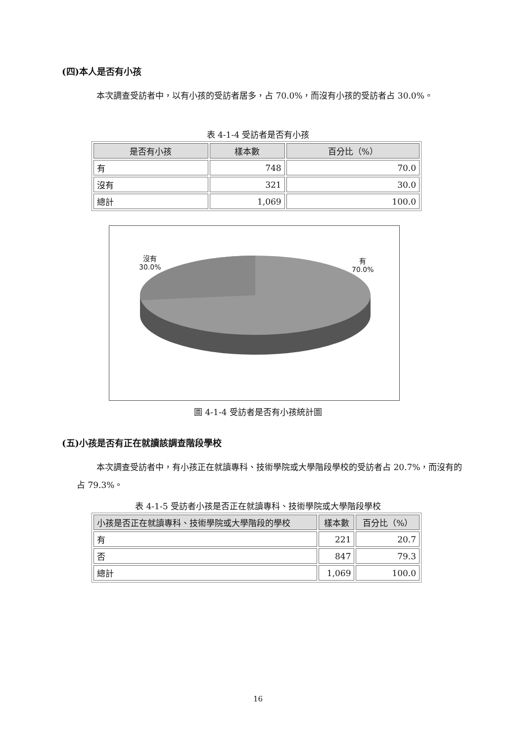(四)本人是否有小孩
本次調查受訪者中，以有小孩的受訪者居多，占 70.0%，而沒有小孩的受訪者占 30.0%。
表 4-1-4 受訪者是否有小孩
| 是否有小孩 | 樣本數 | 百分比（%） |
| --- | --- | --- |
| 有 | 748 | 70.0 |
| 沒有 | 321 | 30.0 |
| 總計 | 1,069 | 100.0 |
沒有
30.0%
有
70.0%
圖 4-1-4 受訪者是否有小孩統計圖
(五)小孩是否有正在就讀該調查階段學校
本次調查受訪者中，有小孩正在就讀專科、技術學院或大學階段學校的受訪者占 20.7%，而沒有的占 79.3%。
表 4-1-5 受訪者小孩是否正在就讀專科、技術學院或大學階段學校
| 小孩是否正在就讀專科、技術學院或大學階段的學校 | 樣本數 | 百分比（%） |
| --- | --- | --- |
| 有 | 221 | 20.7 |
| 否 | 847 | 79.3 |
| 總計 | 1,069 | 100.0 |
16